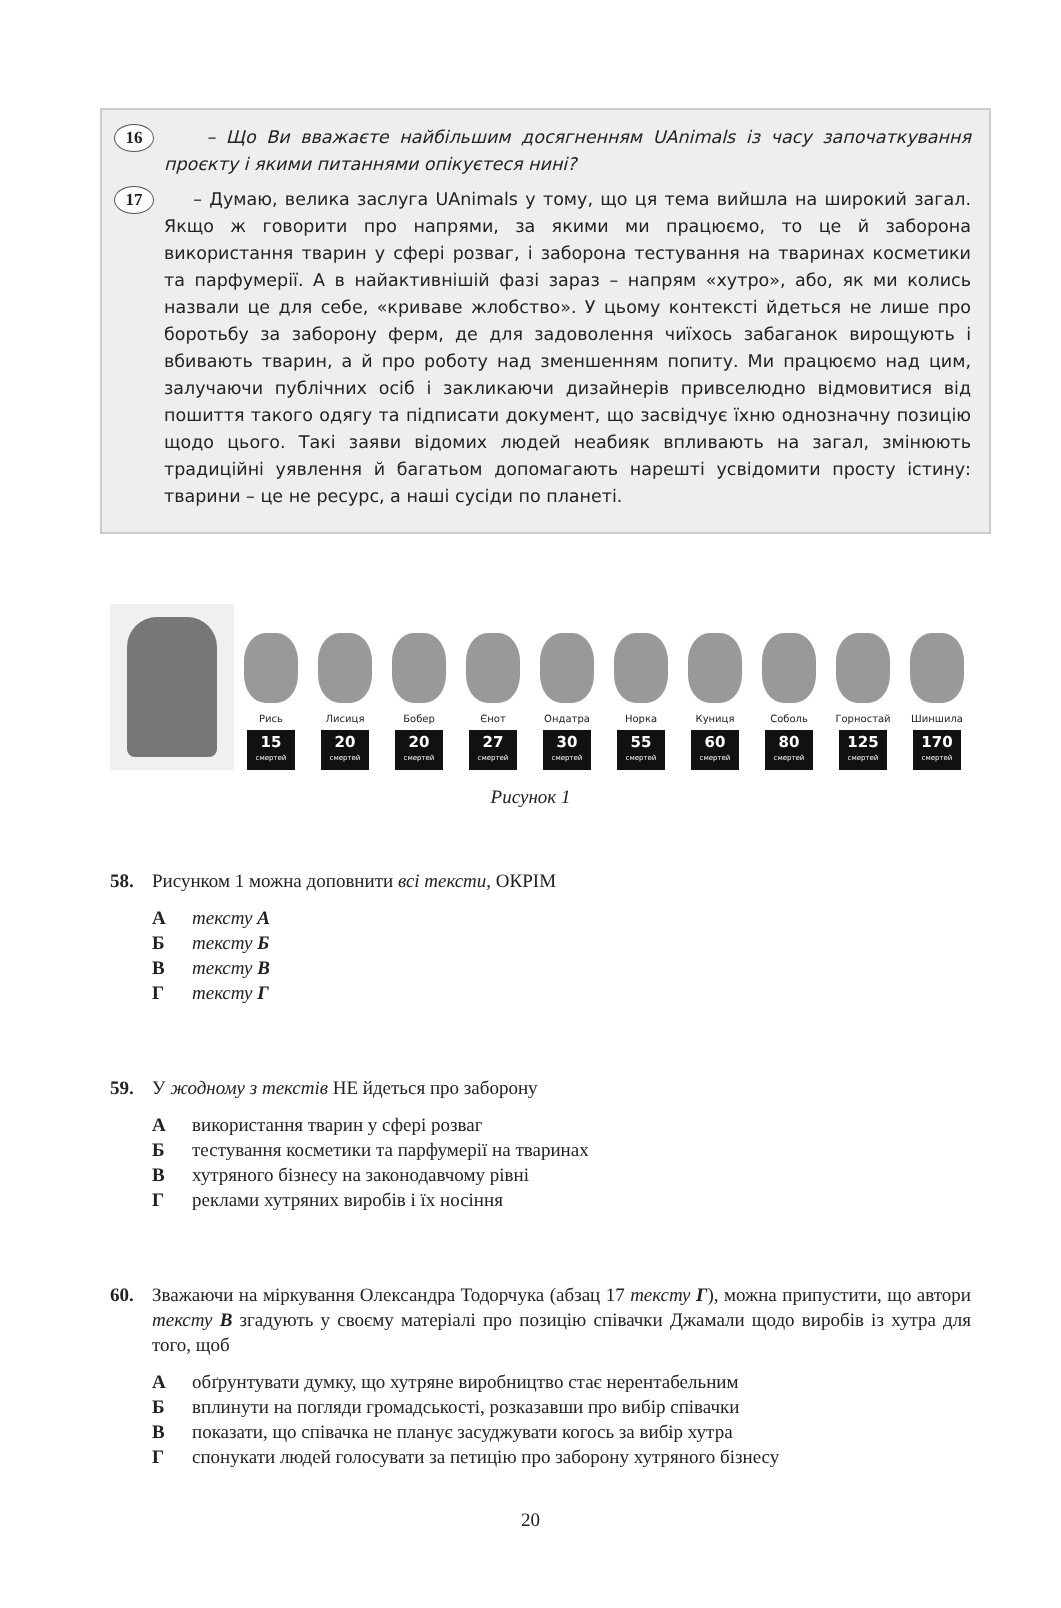16 – Що Ви вважаєте найбільшим досягненням UAnimals із часу започаткування проєкту і якими питаннями опікуєтеся нині?
17 – Думаю, велика заслуга UAnimals у тому, що ця тема вийшла на широкий загал. Якщо ж говорити про напрями, за якими ми працюємо, то це й заборона використання тварин у сфері розваг, і заборона тестування на тваринах косметики та парфумерії. А в найактивнішій фазі зараз – напрям «хутро», або, як ми колись назвали це для себе, «криваве жлобство». У цьому контексті йдеться не лише про боротьбу за заборону ферм, де для задоволення чиїхось забаганок вирощують і вбивають тварин, а й про роботу над зменшенням попиту. Ми працюємо над цим, залучаючи публічних осіб і закликаючи дизайнерів привселюдно відмовитися від пошиття такого одягу та підписати документ, що засвідчує їхню однозначну позицію щодо цього. Такі заяви відомих людей неабияк впливають на загал, змінюють традиційні уявлення й багатьом допомагають нарешті усвідомити просту істину: тварини – це не ресурс, а наші сусіди по планеті.
Рись
15
смертей
Лисиця
20
смертей
Бобер
20
смертей
Єнот
27
смертей
Ондатра
30
смертей
Норка
55
смертей
Куниця
60
смертей
Соболь
80
смертей
Горностай
125
смертей
Шиншила
170
смертей
Рисунок 1
58. Рисунком 1 можна доповнити всі тексти, ОКРІМ
Атексту А
Бтексту Б
Втексту В
Гтексту Г
59. У жодному з текстів НЕ йдеться про заборону
Авикористання тварин у сфері розваг
Бтестування косметики та парфумерії на тваринах
Вхутряного бізнесу на законодавчому рівні
Греклами хутряних виробів і їх носіння
60. Зважаючи на міркування Олександра Тодорчука (абзац 17 тексту Г), можна припустити, що автори тексту В згадують у своєму матеріалі про позицію співачки Джамали щодо виробів із хутра для того, щоб
Аобґрунтувати думку, що хутряне виробництво стає нерентабельним
Бвплинути на погляди громадськості, розказавши про вибір співачки
Впоказати, що співачка не планує засуджувати когось за вибір хутра
Гспонукати людей голосувати за петицію про заборону хутряного бізнесу
20